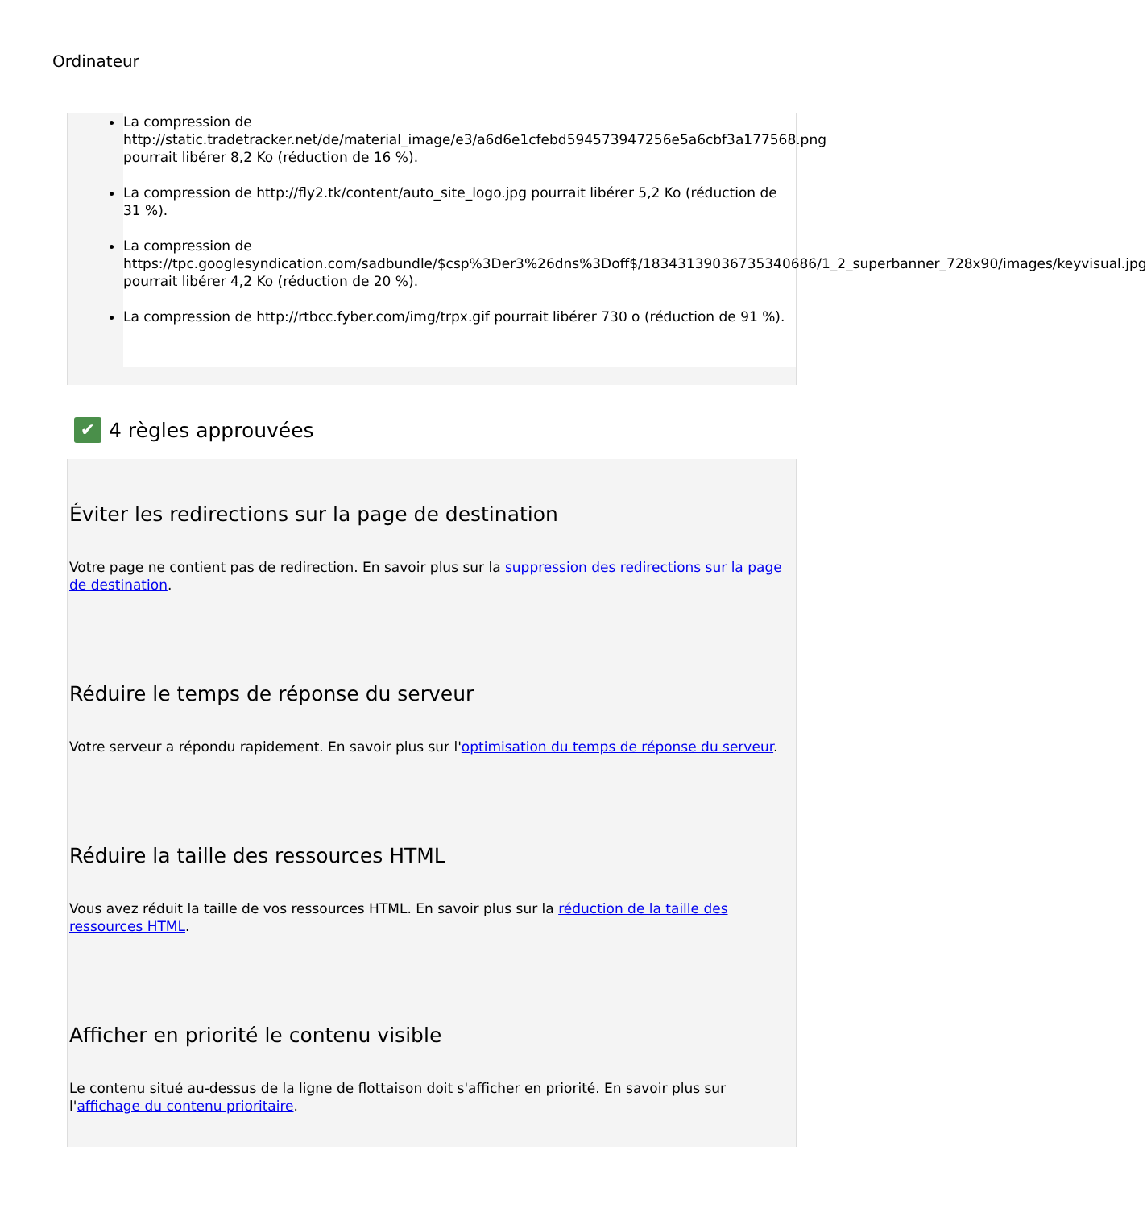Ordinateur
La compression de http://static.tradetracker.net/de/material_image/e3/a6d6e1cfebd594573947256e5a6cbf3a177568.png pourrait libérer 8,2 Ko (réduction de 16 %).
La compression de http://fly2.tk/content/auto_site_logo.jpg pourrait libérer 5,2 Ko (réduction de 31 %).
La compression de https://tpc.googlesyndication.com/sadbundle/$csp%3Der3%26dns%3Doff$/18343139036735340686/1_2_superbanner_728x90/images/keyvisual.jpg pourrait libérer 4,2 Ko (réduction de 20 %).
La compression de http://rtbcc.fyber.com/img/trpx.gif pourrait libérer 730 o (réduction de 91 %).
✔ 4 règles approuvées
Éviter les redirections sur la page de destination
Votre page ne contient pas de redirection. En savoir plus sur la suppression des redirections sur la page de destination.
Réduire le temps de réponse du serveur
Votre serveur a répondu rapidement. En savoir plus sur l'optimisation du temps de réponse du serveur.
Réduire la taille des ressources HTML
Vous avez réduit la taille de vos ressources HTML. En savoir plus sur la réduction de la taille des ressources HTML.
Afficher en priorité le contenu visible
Le contenu situé au-dessus de la ligne de flottaison doit s'afficher en priorité. En savoir plus sur l'affichage du contenu prioritaire.